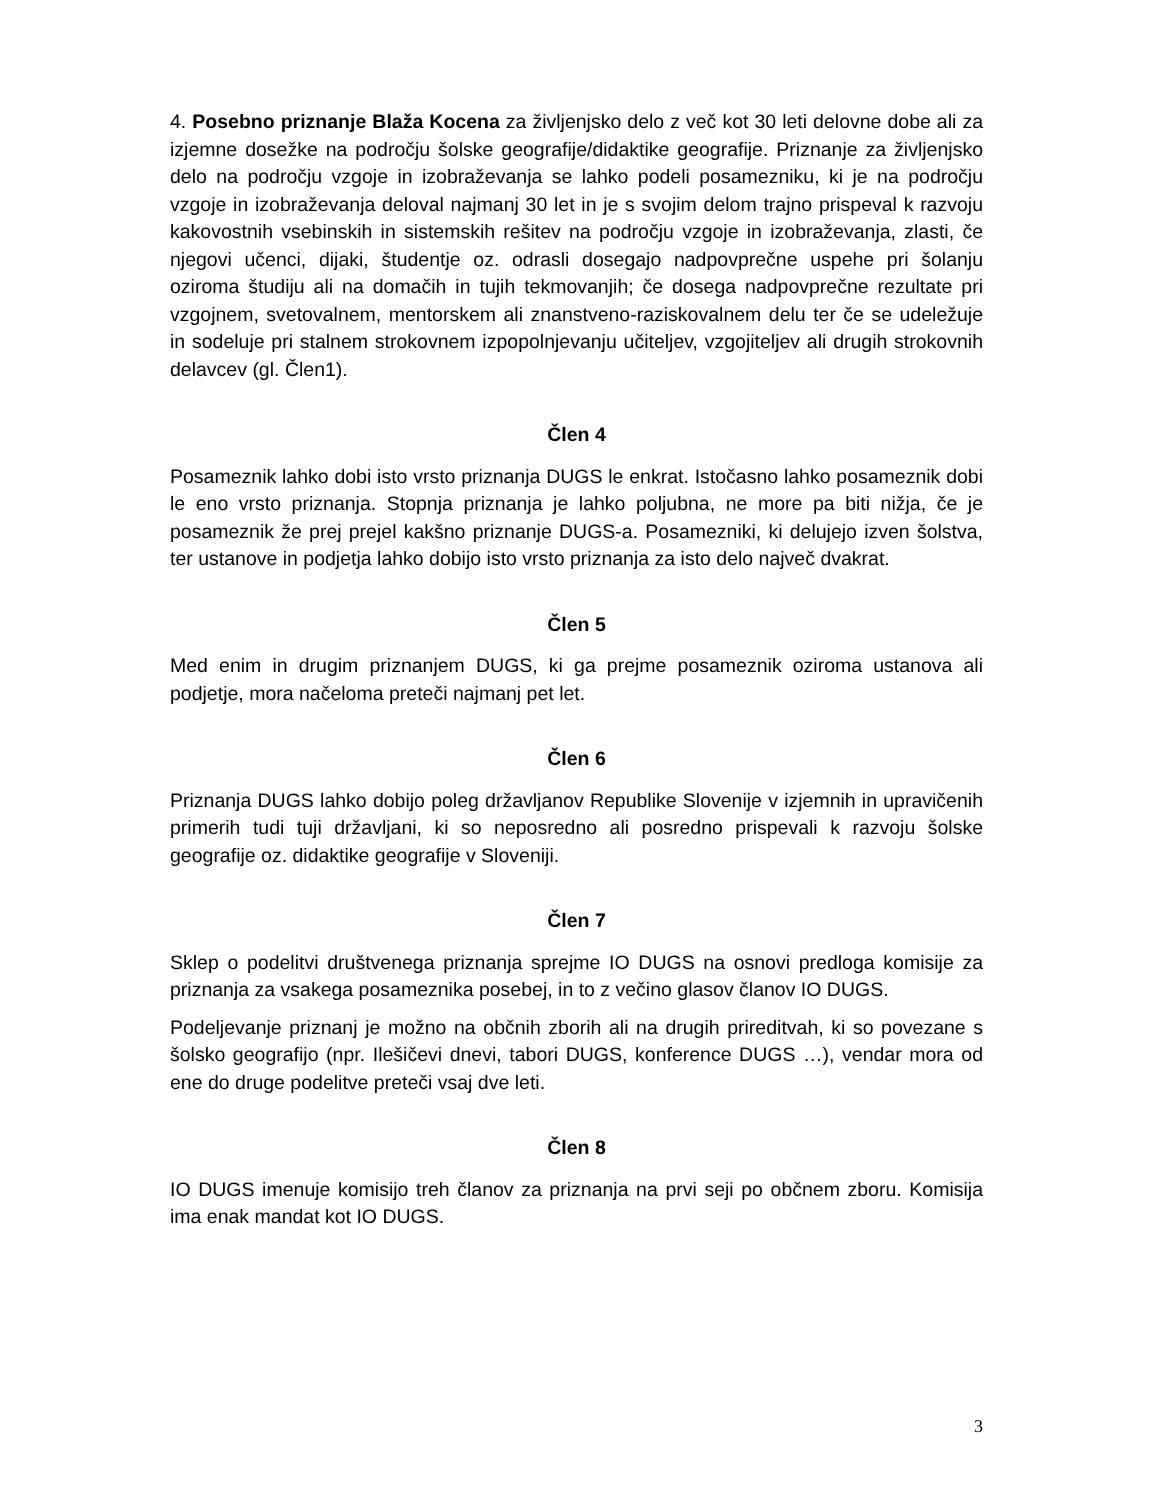4. Posebno priznanje Blaža Kocena za življenjsko delo z več kot 30 leti delovne dobe ali za izjemne dosežke na področju šolske geografije/didaktike geografije. Priznanje za življenjsko delo na področju vzgoje in izobraževanja se lahko podeli posamezniku, ki je na področju vzgoje in izobraževanja deloval najmanj 30 let in je s svojim delom trajno prispeval k razvoju kakovostnih vsebinskih in sistemskih rešitev na področju vzgoje in izobraževanja, zlasti, če njegovi učenci, dijaki, študentje oz. odrasli dosegajo nadpovprečne uspehe pri šolanju oziroma študiju ali na domačih in tujih tekmovanjih; če dosega nadpovprečne rezultate pri vzgojnem, svetovalnem, mentorskem ali znanstveno-raziskovalnem delu ter če se udeležuje in sodeluje pri stalnem strokovnem izpopolnjevanju učiteljev, vzgojiteljev ali drugih strokovnih delavcev (gl. Člen1).
Člen 4
Posameznik lahko dobi isto vrsto priznanja DUGS le enkrat. Istočasno lahko posameznik dobi le eno vrsto priznanja. Stopnja priznanja je lahko poljubna, ne more pa biti nižja, če je posameznik že prej prejel kakšno priznanje DUGS-a. Posamezniki, ki delujejo izven šolstva, ter ustanove in podjetja lahko dobijo isto vrsto priznanja za isto delo največ dvakrat.
Člen 5
Med enim in drugim priznanjem DUGS, ki ga prejme posameznik oziroma ustanova ali podjetje, mora načeloma preteči najmanj pet let.
Člen 6
Priznanja DUGS lahko dobijo poleg državljanov Republike Slovenije v izjemnih in upravičenih primerih tudi tuji državljani, ki so neposredno ali posredno prispevali k razvoju šolske geografije oz. didaktike geografije v Sloveniji.
Člen 7
Sklep o podelitvi društvenega priznanja sprejme IO DUGS na osnovi predloga komisije za priznanja za vsakega posameznika posebej, in to z večino glasov članov IO DUGS.
Podeljevanje priznanj je možno na občnih zborih ali na drugih prireditvah, ki so povezane s šolsko geografijo (npr. Ilešičevi dnevi, tabori DUGS, konference DUGS …), vendar mora od ene do druge podelitve preteči vsaj dve leti.
Člen 8
IO DUGS imenuje komisijo treh članov za priznanja na prvi seji po občnem zboru. Komisija ima enak mandat kot IO DUGS.
3